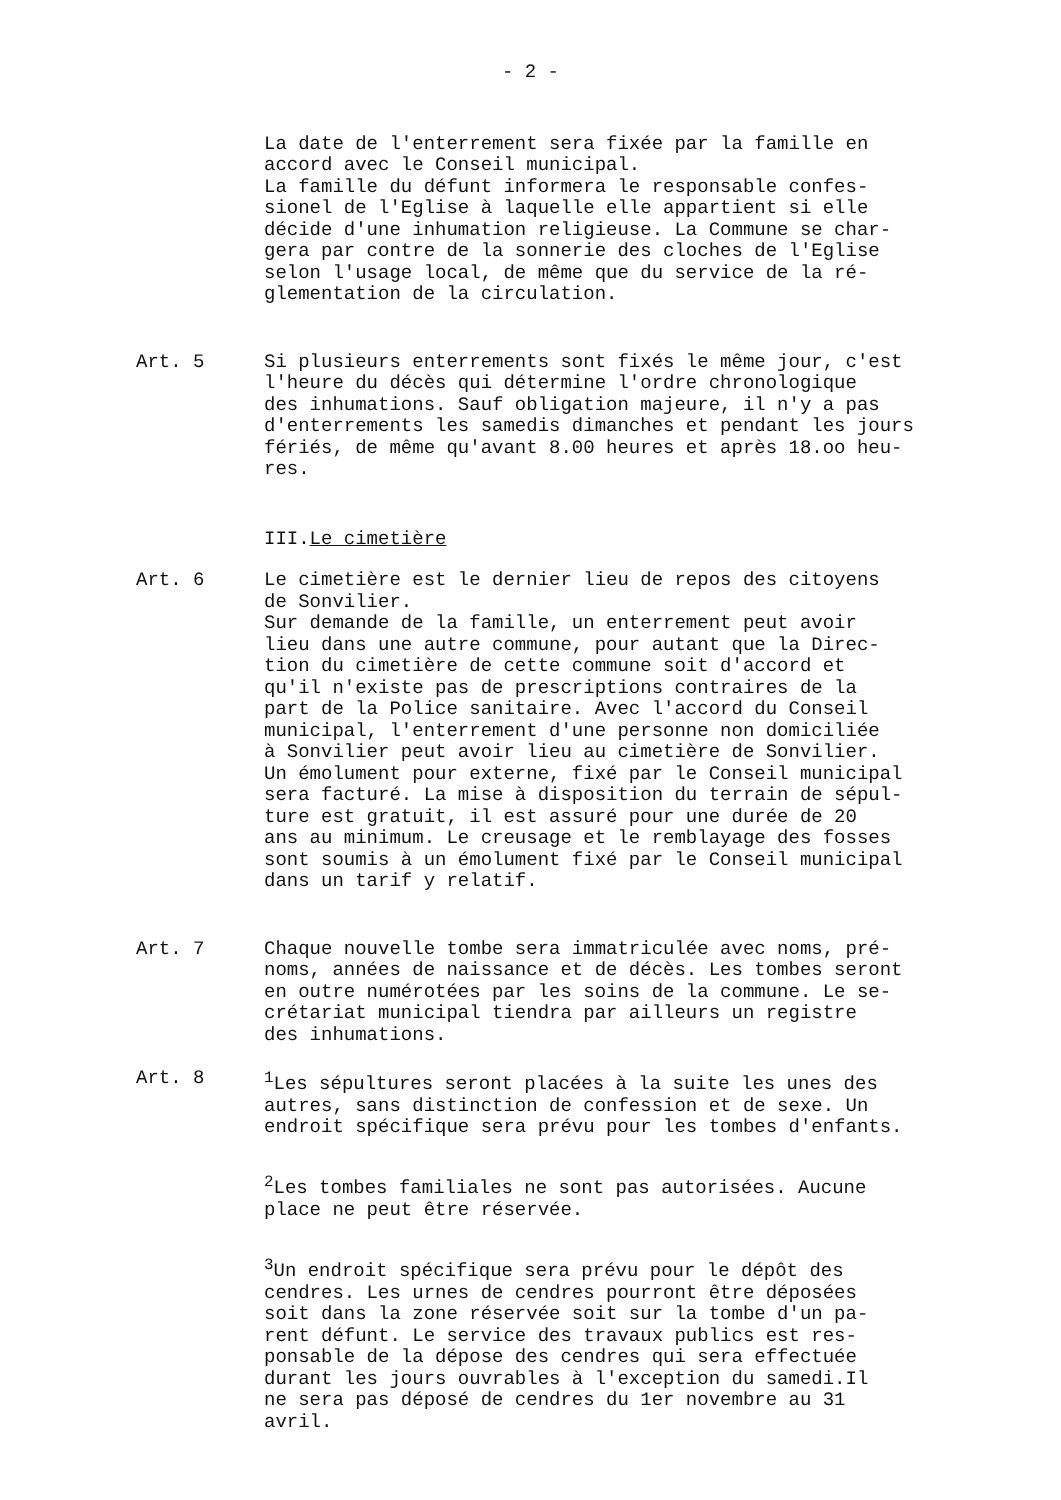- 2 -
La date de l'enterrement sera fixée par la famille en accord avec le Conseil municipal. La famille du défunt informera le responsable confes- sionel de l'Eglise à laquelle elle appartient si elle décide d'une inhumation religieuse. La Commune se char- gera par contre de la sonnerie des cloches de l'Eglise selon l'usage local, de même que du service de la ré- glementation de la circulation.
Art. 5 Si plusieurs enterrements sont fixés le même jour, c'est l'heure du décès qui détermine l'ordre chronologique des inhumations. Sauf obligation majeure, il n'y a pas d'enterrements les samedis dimanches et pendant les jours fériés, de même qu'avant 8.00 heures et après 18.oo heu- res.
III.Le cimetière
Art. 6 Le cimetière est le dernier lieu de repos des citoyens de Sonvilier. Sur demande de la famille, un enterrement peut avoir lieu dans une autre commune, pour autant que la Direc- tion du cimetière de cette commune soit d'accord et qu'il n'existe pas de prescriptions contraires de la part de la Police sanitaire. Avec l'accord du Conseil municipal, l'enterrement d'une personne non domiciliée à Sonvilier peut avoir lieu au cimetière de Sonvilier. Un émolument pour externe, fixé par le Conseil municipal sera facturé. La mise à disposition du terrain de sépul- ture est gratuit, il est assuré pour une durée de 20 ans au minimum. Le creusage et le remblayage des fosses sont soumis à un émolument fixé par le Conseil municipal dans un tarif y relatif.
Art. 7 Chaque nouvelle tombe sera immatriculée avec noms, pré- noms, années de naissance et de décès. Les tombes seront en outre numérotées par les soins de la commune. Le se- crétariat municipal tiendra par ailleurs un registre des inhumations.
Art. 8 <sup>1</sup> Les sépultures seront placées à la suite les unes des autres, sans distinction de confession et de sexe. Un endroit spécifique sera prévu pour les tombes d'enfants.
<sup>2</sup> Les tombes familiales ne sont pas autorisées. Aucune place ne peut être réservée.
<sup>3</sup> Un endroit spécifique sera prévu pour le dépôt des cendres. Les urnes de cendres pourront être déposées soit dans la zone réservée soit sur la tombe d'un pa- rent défunt. Le service des travaux publics est res- ponsable de la dépose des cendres qui sera effectuée durant les jours ouvrables à l'exception du samedi.Il ne sera pas déposé de cendres du 1er novembre au 31 avril.